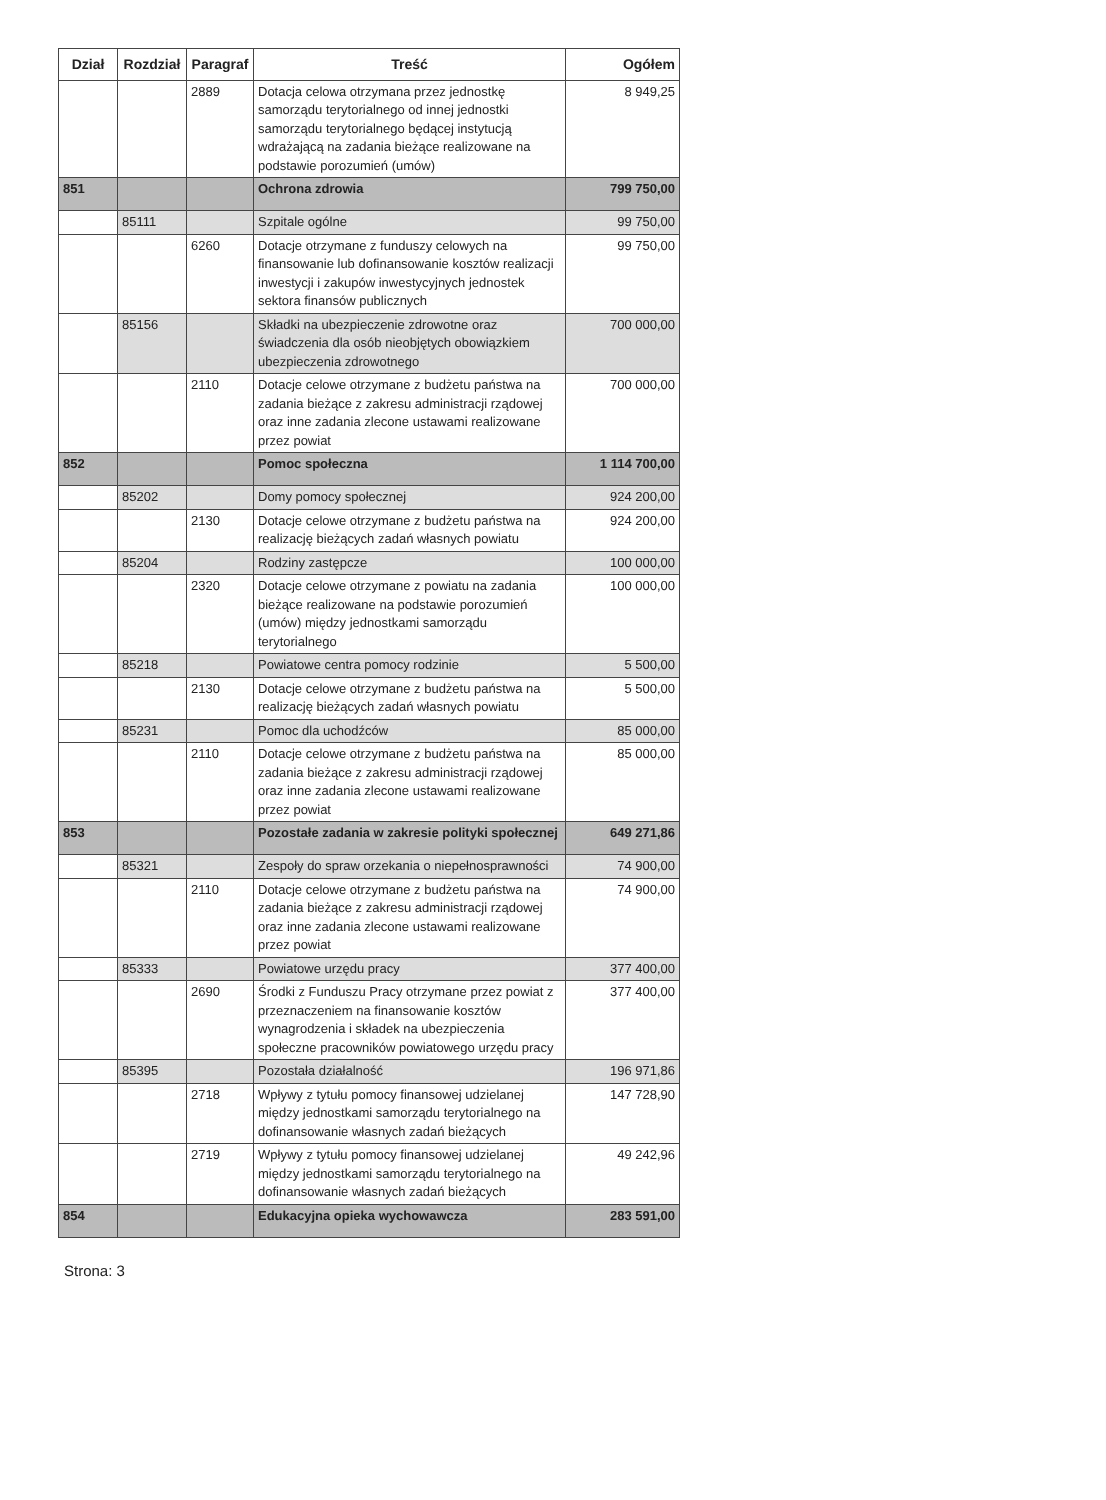| Dział | Rozdział | Paragraf | Treść | Ogółem |
| --- | --- | --- | --- | --- |
| | | 2889 | Dotacja celowa otrzymana przez jednostkę samorządu terytorialnego od innej jednostki samorządu terytorialnego będącej instytucją wdrażającą na zadania bieżące realizowane na podstawie porozumień (umów) | 8 949,25 |
| 851 | | | Ochrona zdrowia | 799 750,00 |
| | 85111 | | Szpitale ogólne | 99 750,00 |
| | | 6260 | Dotacje otrzymane z funduszy celowych na finansowanie lub dofinansowanie kosztów realizacji inwestycji i zakupów inwestycyjnych jednostek sektora finansów publicznych | 99 750,00 |
| | 85156 | | Składki na ubezpieczenie zdrowotne oraz świadczenia dla osób nieobjętych obowiązkiem ubezpieczenia zdrowotnego | 700 000,00 |
| | | 2110 | Dotacje celowe otrzymane z budżetu państwa na zadania bieżące z zakresu administracji rządowej oraz inne zadania zlecone ustawami realizowane przez powiat | 700 000,00 |
| 852 | | | Pomoc społeczna | 1 114 700,00 |
| | 85202 | | Domy pomocy społecznej | 924 200,00 |
| | | 2130 | Dotacje celowe otrzymane z budżetu państwa na realizację bieżących zadań własnych powiatu | 924 200,00 |
| | 85204 | | Rodziny zastępcze | 100 000,00 |
| | | 2320 | Dotacje celowe otrzymane z powiatu na zadania bieżące realizowane na podstawie porozumień (umów) między jednostkami samorządu terytorialnego | 100 000,00 |
| | 85218 | | Powiatowe centra pomocy rodzinie | 5 500,00 |
| | | 2130 | Dotacje celowe otrzymane z budżetu państwa na realizację bieżących zadań własnych powiatu | 5 500,00 |
| | 85231 | | Pomoc dla uchodźców | 85 000,00 |
| | | 2110 | Dotacje celowe otrzymane z budżetu państwa na zadania bieżące z zakresu administracji rządowej oraz inne zadania zlecone ustawami realizowane przez powiat | 85 000,00 |
| 853 | | | Pozostałe zadania w zakresie polityki społecznej | 649 271,86 |
| | 85321 | | Zespoły do spraw orzekania o niepełnosprawności | 74 900,00 |
| | | 2110 | Dotacje celowe otrzymane z budżetu państwa na zadania bieżące z zakresu administracji rządowej oraz inne zadania zlecone ustawami realizowane przez powiat | 74 900,00 |
| | 85333 | | Powiatowe urzędu pracy | 377 400,00 |
| | | 2690 | Środki z Funduszu Pracy otrzymane przez powiat z przeznaczeniem na finansowanie kosztów wynagrodzenia i składek na ubezpieczenia społeczne pracowników powiatowego urzędu pracy | 377 400,00 |
| | 85395 | | Pozostała działalność | 196 971,86 |
| | | 2718 | Wpływy z tytułu pomocy finansowej udzielanej między jednostkami samorządu terytorialnego na dofinansowanie własnych zadań bieżących | 147 728,90 |
| | | 2719 | Wpływy z tytułu pomocy finansowej udzielanej między jednostkami samorządu terytorialnego na dofinansowanie własnych zadań bieżących | 49 242,96 |
| 854 | | | Edukacyjna opieka wychowawcza | 283 591,00 |
Strona: 3